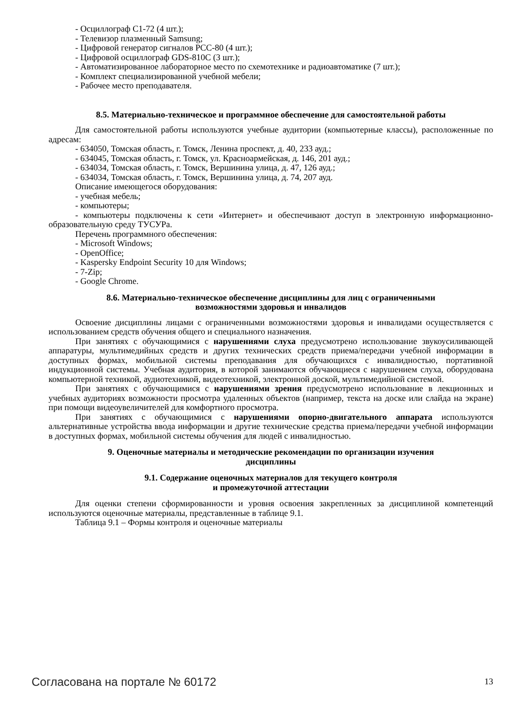- Осциллограф С1-72 (4 шт.);
- Телевизор плазменный Samsung;
- Цифровой генератор сигналов PCC-80 (4 шт.);
- Цифровой осциллограф GDS-810C (3 шт.);
- Автоматизированное лабораторное место по схемотехнике и радиоавтоматике (7 шт.);
- Комплект специализированной учебной мебели;
- Рабочее место преподавателя.
8.5. Материально-техническое и программное обеспечение для самостоятельной работы
Для самостоятельной работы используются учебные аудитории (компьютерные классы), расположенные по адресам:
- 634050, Томская область, г. Томск, Ленина проспект, д. 40, 233 ауд.;
- 634045, Томская область, г. Томск, ул. Красноармейская, д. 146, 201 ауд.;
- 634034, Томская область, г. Томск, Вершинина улица, д. 47, 126 ауд.;
- 634034, Томская область, г. Томск, Вершинина улица, д. 74, 207 ауд.
Описание имеющегося оборудования:
- учебная мебель;
- компьютеры;
- компьютеры подключены к сети «Интернет» и обеспечивают доступ в электронную информационно-образовательную среду ТУСУРа.
Перечень программного обеспечения:
- Microsoft Windows;
- OpenOffice;
- Kaspersky Endpoint Security 10 для Windows;
- 7-Zip;
- Google Chrome.
8.6. Материально-техническое обеспечение дисциплины для лиц с ограниченными
возможностями здоровья и инвалидов
Освоение дисциплины лицами с ограниченными возможностями здоровья и инвалидами осуществляется с использованием средств обучения общего и специального назначения.
При занятиях с обучающимися с нарушениями слуха предусмотрено использование звукоусиливающей аппаратуры, мультимедийных средств и других технических средств приема/передачи учебной информации в доступных формах, мобильной системы преподавания для обучающихся с инвалидностью, портативной индукционной системы. Учебная аудитория, в которой занимаются обучающиеся с нарушением слуха, оборудована компьютерной техникой, аудиотехникой, видеотехникой, электронной доской, мультимедийной системой.
При занятиях с обучающимися с нарушениями зрения предусмотрено использование в лекционных и учебных аудиториях возможности просмотра удаленных объектов (например, текста на доске или слайда на экране) при помощи видеоувеличителей для комфортного просмотра.
При занятиях с обучающимися с нарушениями опорно-двигательного аппарата используются альтернативные устройства ввода информации и другие технические средства приема/передачи учебной информации в доступных формах, мобильной системы обучения для людей с инвалидностью.
9. Оценочные материалы и методические рекомендации по организации изучения
дисциплины
9.1. Содержание оценочных материалов для текущего контроля
и промежуточной аттестации
Для оценки степени сформированности и уровня освоения закрепленных за дисциплиной компетенций используются оценочные материалы, представленные в таблице 9.1.
Таблица 9.1 – Формы контроля и оценочные материалы
Согласована на портале № 60172 13